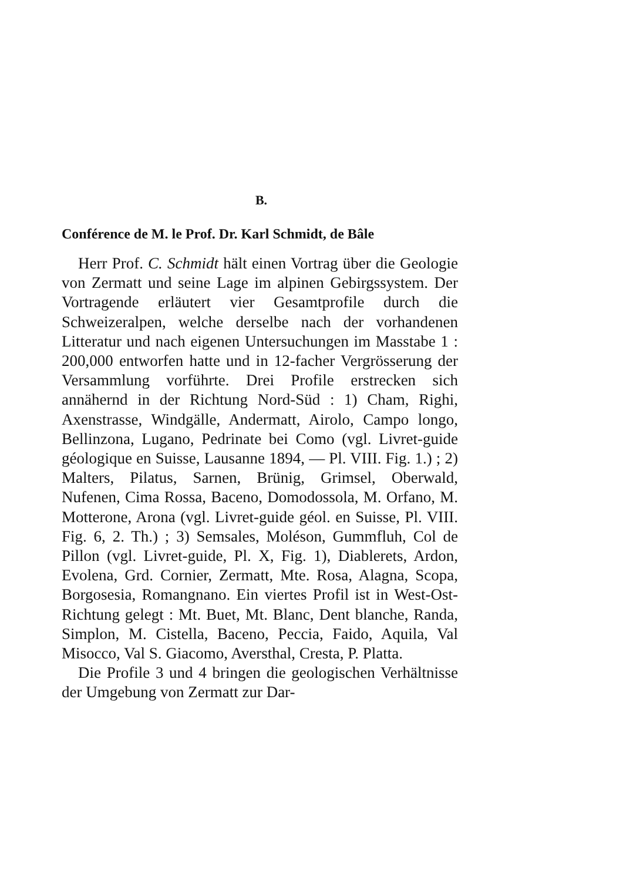B.
Conférence de M. le Prof. Dr. Karl Schmidt, de Bâle
Herr Prof. C. Schmidt hält einen Vortrag über die Geologie von Zermatt und seine Lage im alpinen Gebirgssystem. Der Vortragende erläutert vier Gesamtprofile durch die Schweizeralpen, welche derselbe nach der vorhandenen Litteratur und nach eigenen Untersuchungen im Masstabe 1 : 200,000 entworfen hatte und in 12-facher Vergrösserung der Versammlung vorführte. Drei Profile erstrecken sich annähernd in der Richtung Nord-Süd : 1) Cham, Righi, Axenstrasse, Windgälle, Andermatt, Airolo, Campo longo, Bellinzona, Lugano, Pedrinate bei Como (vgl. Livret-guide géologique en Suisse, Lausanne 1894, — Pl. VIII. Fig. 1.) ; 2) Malters, Pilatus, Sarnen, Brünig, Grimsel, Oberwald, Nufenen, Cima Rossa, Baceno, Domodossola, M. Orfano, M. Motterone, Arona (vgl. Livret-guide géol. en Suisse, Pl. VIII. Fig. 6, 2. Th.) ; 3) Semsales, Moléson, Gummfluh, Col de Pillon (vgl. Livret-guide, Pl. X, Fig. 1), Diablerets, Ardon, Evolena, Grd. Cornier, Zermatt, Mte. Rosa, Alagna, Scopa, Borgosesia, Romangnano. Ein viertes Profil ist in West-Ost-Richtung gelegt : Mt. Buet, Mt. Blanc, Dent blanche, Randa, Simplon, M. Cistella, Baceno, Peccia, Faido, Aquila, Val Misocco, Val S. Giacomo, Aversthal, Cresta, P. Platta.
Die Profile 3 und 4 bringen die geologischen Verhältnisse der Umgebung von Zermatt zur Dar-